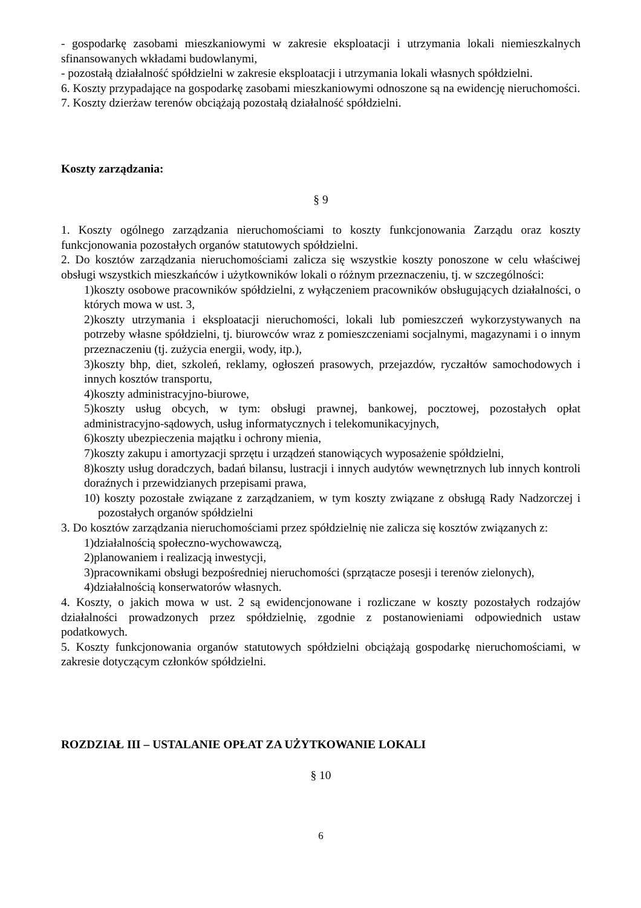- gospodarkę zasobami mieszkaniowymi w zakresie eksploatacji i utrzymania lokali niemieszkalnych sfinansowanych wkładami budowlanymi,
- pozostałą działalność spółdzielni w zakresie eksploatacji i utrzymania lokali własnych spółdzielni.
6. Koszty przypadające na gospodarkę zasobami mieszkaniowymi odnoszone są na ewidencję nieruchomości.
7. Koszty dzierżaw terenów obciążają pozostałą działalność spółdzielni.
Koszty zarządzania:
§ 9
1. Koszty ogólnego zarządzania nieruchomościami to koszty funkcjonowania Zarządu oraz koszty funkcjonowania pozostałych organów statutowych spółdzielni.
2. Do kosztów zarządzania nieruchomościami zalicza się wszystkie koszty ponoszone w celu właściwej obsługi wszystkich mieszkańców i użytkowników lokali o różnym przeznaczeniu, tj. w szczególności:
1)koszty osobowe pracowników spółdzielni, z wyłączeniem pracowników obsługujących działalności, o których mowa w ust. 3,
2)koszty utrzymania i eksploatacji nieruchomości, lokali lub pomieszczeń wykorzystywanych na potrzeby własne spółdzielni, tj. biurowców wraz z pomieszczeniami socjalnymi, magazynami i o innym przeznaczeniu (tj. zużycia energii, wody, itp.),
3)koszty bhp, diet, szkoleń, reklamy, ogłoszeń prasowych, przejazdów, ryczałtów samochodowych i innych kosztów transportu,
4)koszty administracyjno-biurowe,
5)koszty usług obcych, w tym: obsługi prawnej, bankowej, pocztowej, pozostałych opłat administracyjno-sądowych, usług informatycznych i telekomunikacyjnych,
6)koszty ubezpieczenia majątku i ochrony mienia,
7)koszty zakupu i amortyzacji sprzętu i urządzeń stanowiących wyposażenie spółdzielni,
8)koszty usług doradczych, badań bilansu, lustracji i innych audytów wewnętrznych lub innych kontroli doraźnych i przewidzianych przepisami prawa,
10) koszty pozostałe związane z zarządzaniem, w tym koszty związane z obsługą Rady Nadzorczej i pozostałych organów spółdzielni
3. Do kosztów zarządzania nieruchomościami przez spółdzielnię nie zalicza się kosztów związanych z:
1)działalnością społeczno-wychowawczą,
2)planowaniem i realizacją inwestycji,
3)pracownikami obsługi bezpośredniej nieruchomości (sprzątacze posesji i terenów zielonych),
4)działalnością konserwatorów własnych.
4. Koszty, o jakich mowa w ust. 2 są ewidencjonowane i rozliczane w koszty pozostałych rodzajów działalności prowadzonych przez spółdzielnię, zgodnie z postanowieniami odpowiednich ustaw podatkowych.
5. Koszty funkcjonowania organów statutowych spółdzielni obciążają gospodarkę nieruchomościami, w zakresie dotyczącym członków spółdzielni.
ROZDZIAŁ III – USTALANIE OPŁAT ZA UŻYTKOWANIE LOKALI
§ 10
6